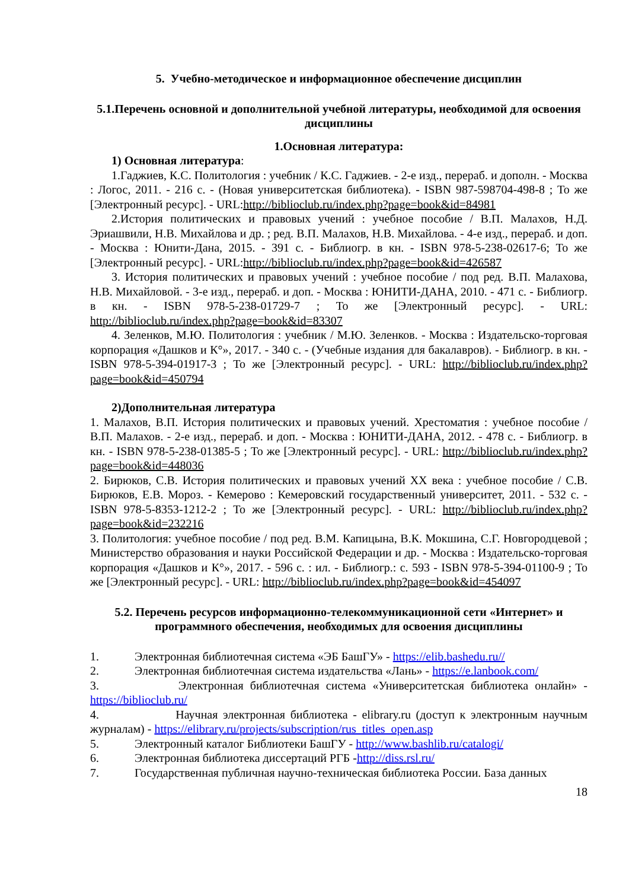5. Учебно-методическое и информационное обеспечение дисциплин
5.1.Перечень основной и дополнительной учебной литературы, необходимой для освоения дисциплины
1.Основная литература:
1) Основная литература:
1.Гаджиев, К.С. Политология : учебник / К.С. Гаджиев. - 2-е изд., перераб. и дополн. - Москва : Логос, 2011. - 216 с. - (Новая университетская библиотека). - ISBN 987-598704-498-8 ; То же [Электронный ресурс]. - URL:http://biblioclub.ru/index.php?page=book&id=84981
2.История политических и правовых учений : учебное пособие / В.П. Малахов, Н.Д. Эриашвили, Н.В. Михайлова и др. ; ред. В.П. Малахов, Н.В. Михайлова. - 4-е изд., перераб. и доп. - Москва : Юнити-Дана, 2015. - 391 с. - Библиогр. в кн. - ISBN 978-5-238-02617-6; То же [Электронный ресурс]. - URL:http://biblioclub.ru/index.php?page=book&id=426587
3. История политических и правовых учений : учебное пособие / под ред. В.П. Малахова, Н.В. Михайловой. - 3-е изд., перераб. и доп. - Москва : ЮНИТИ-ДАНА, 2010. - 471 с. - Библиогр. в кн. - ISBN 978-5-238-01729-7 ; То же [Электронный ресурс]. - URL: http://biblioclub.ru/index.php?page=book&id=83307
4. Зеленков, М.Ю. Политология : учебник / М.Ю. Зеленков. - Москва : Издательско-торговая корпорация «Дашков и К°», 2017. - 340 с. - (Учебные издания для бакалавров). - Библиогр. в кн. - ISBN 978-5-394-01917-3 ; То же [Электронный ресурс]. - URL: http://biblioclub.ru/index.php?page=book&id=450794
2)Дополнительная литература
1. Малахов, В.П. История политических и правовых учений. Хрестоматия : учебное пособие / В.П. Малахов. - 2-е изд., перераб. и доп. - Москва : ЮНИТИ-ДАНА, 2012. - 478 с. - Библиогр. в кн. - ISBN 978-5-238-01385-5 ; То же [Электронный ресурс]. - URL: http://biblioclub.ru/index.php?page=book&id=448036
2. Бирюков, С.В. История политических и правовых учений XX века : учебное пособие / С.В. Бирюков, Е.В. Мороз. - Кемерово : Кемеровский государственный университет, 2011. - 532 с. - ISBN 978-5-8353-1212-2 ; То же [Электронный ресурс]. - URL: http://biblioclub.ru/index.php?page=book&id=232216
3. Политология: учебное пособие / под ред. В.М. Капицына, В.К. Мокшина, С.Г. Новгородцевой ; Министерство образования и науки Российской Федерации и др. - Москва : Издательско-торговая корпорация «Дашков и К°», 2017. - 596 с. : ил. - Библиогр.: с. 593 - ISBN 978-5-394-01100-9 ; То же [Электронный ресурс]. - URL: http://biblioclub.ru/index.php?page=book&id=454097
5.2. Перечень ресурсов информационно-телекоммуникационной сети «Интернет» и программного обеспечения, необходимых для освоения дисциплины
1. Электронная библиотечная система «ЭБ БашГУ» - https://elib.bashedu.ru//
2. Электронная библиотечная система издательства «Лань» - https://e.lanbook.com/
3. Электронная библиотечная система «Университетская библиотека онлайн» - https://biblioclub.ru/
4. Научная электронная библиотека - elibrary.ru (доступ к электронным научным журналам) - https://elibrary.ru/projects/subscription/rus_titles_open.asp
5. Электронный каталог Библиотеки БашГУ - http://www.bashlib.ru/catalogi/
6. Электронная библиотека диссертаций РГБ -http://diss.rsl.ru/
7. Государственная публичная научно-техническая библиотека России. База данных
18